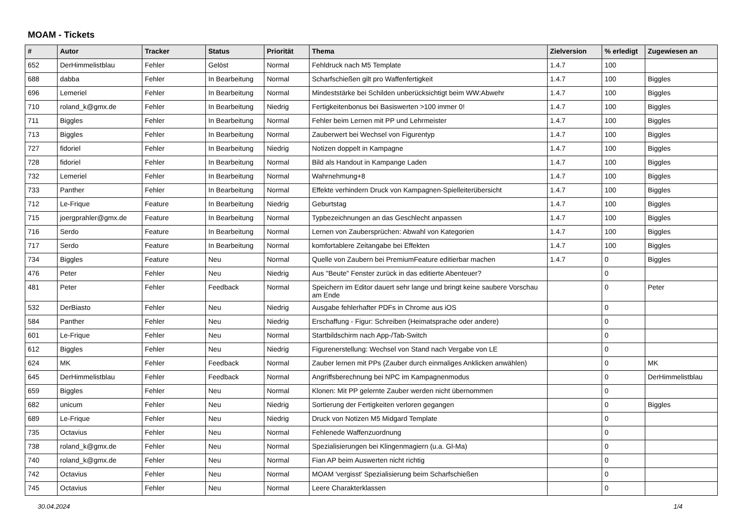MOAM - Tickets
| # | Autor | Tracker | Status | Priorität | Thema | Zielversion | % erledigt | Zugewiesen an |
| --- | --- | --- | --- | --- | --- | --- | --- | --- |
| 652 | DerHimmelistblau | Fehler | Gelöst | Normal | Fehldruck nach M5 Template | 1.4.7 | 100 | |
| 688 | dabba | Fehler | In Bearbeitung | Normal | Scharfschießen gilt pro Waffenfertigkeit | 1.4.7 | 100 | Biggles |
| 696 | Lemeriel | Fehler | In Bearbeitung | Normal | Mindeststärke bei Schilden unberücksichtigt beim WW:Abwehr | 1.4.7 | 100 | Biggles |
| 710 | roland_k@gmx.de | Fehler | In Bearbeitung | Niedrig | Fertigkeitenbonus bei Basiswerten >100 immer 0! | 1.4.7 | 100 | Biggles |
| 711 | Biggles | Fehler | In Bearbeitung | Normal | Fehler beim Lernen mit PP und Lehrmeister | 1.4.7 | 100 | Biggles |
| 713 | Biggles | Fehler | In Bearbeitung | Normal | Zauberwert bei Wechsel von Figurentyp | 1.4.7 | 100 | Biggles |
| 727 | fidoriel | Fehler | In Bearbeitung | Niedrig | Notizen doppelt in Kampagne | 1.4.7 | 100 | Biggles |
| 728 | fidoriel | Fehler | In Bearbeitung | Normal | Bild als Handout in Kampange Laden | 1.4.7 | 100 | Biggles |
| 732 | Lemeriel | Fehler | In Bearbeitung | Normal | Wahrnehmung+8 | 1.4.7 | 100 | Biggles |
| 733 | Panther | Fehler | In Bearbeitung | Normal | Effekte verhindern Druck von Kampagnen-Spielleiterübersicht | 1.4.7 | 100 | Biggles |
| 712 | Le-Frique | Feature | In Bearbeitung | Niedrig | Geburtstag | 1.4.7 | 100 | Biggles |
| 715 | joergprahler@gmx.de | Feature | In Bearbeitung | Normal | Typbezeichnungen an das Geschlecht anpassen | 1.4.7 | 100 | Biggles |
| 716 | Serdo | Feature | In Bearbeitung | Normal | Lernen von Zaubersprüchen: Abwahl von Kategorien | 1.4.7 | 100 | Biggles |
| 717 | Serdo | Feature | In Bearbeitung | Normal | komfortablere Zeitangabe bei Effekten | 1.4.7 | 100 | Biggles |
| 734 | Biggles | Feature | Neu | Normal | Quelle von Zaubern bei PremiumFeature editierbar machen | 1.4.7 | 0 | Biggles |
| 476 | Peter | Fehler | Neu | Niedrig | Aus "Beute" Fenster zurück in das editierte Abenteuer? | | 0 | |
| 481 | Peter | Fehler | Feedback | Normal | Speichern im Editor dauert sehr lange und bringt keine saubere Vorschau am Ende | | 0 | Peter |
| 532 | DerBiasto | Fehler | Neu | Niedrig | Ausgabe fehlerhafter PDFs in Chrome aus iOS | | 0 | |
| 584 | Panther | Fehler | Neu | Niedrig | Erschaffung - Figur: Schreiben (Heimatsprache oder andere) | | 0 | |
| 601 | Le-Frique | Fehler | Neu | Normal | Startbildschirm nach App-/Tab-Switch | | 0 | |
| 612 | Biggles | Fehler | Neu | Niedrig | Figurenerstellung: Wechsel von Stand nach Vergabe von LE | | 0 | |
| 624 | MK | Fehler | Feedback | Normal | Zauber lernen mit PPs (Zauber durch einmaliges Anklicken anwählen) | | 0 | MK |
| 645 | DerHimmelistblau | Fehler | Feedback | Normal | Angriffsberechnung bei NPC im Kampagnenmodus | | 0 | DerHimmelistblau |
| 659 | Biggles | Fehler | Neu | Normal | Klonen: Mit PP gelernte Zauber werden nicht übernommen | | 0 | |
| 682 | unicum | Fehler | Neu | Niedrig | Sortierung der Fertigkeiten verloren gegangen | | 0 | Biggles |
| 689 | Le-Frique | Fehler | Neu | Niedrig | Druck von Notizen M5 Midgard Template | | 0 | |
| 735 | Octavius | Fehler | Neu | Normal | Fehlenede Waffenzuordnung | | 0 | |
| 738 | roland_k@gmx.de | Fehler | Neu | Normal | Spezialisierungen bei Klingenmagiern (u.a. Gl-Ma) | | 0 | |
| 740 | roland_k@gmx.de | Fehler | Neu | Normal | Fian AP beim Auswerten nicht richtig | | 0 | |
| 742 | Octavius | Fehler | Neu | Normal | MOAM 'vergisst' Spezialisierung beim Scharfschießen | | 0 | |
| 745 | Octavius | Fehler | Neu | Normal | Leere Charakterklassen | | 0 | |
30.04.2024 1/4